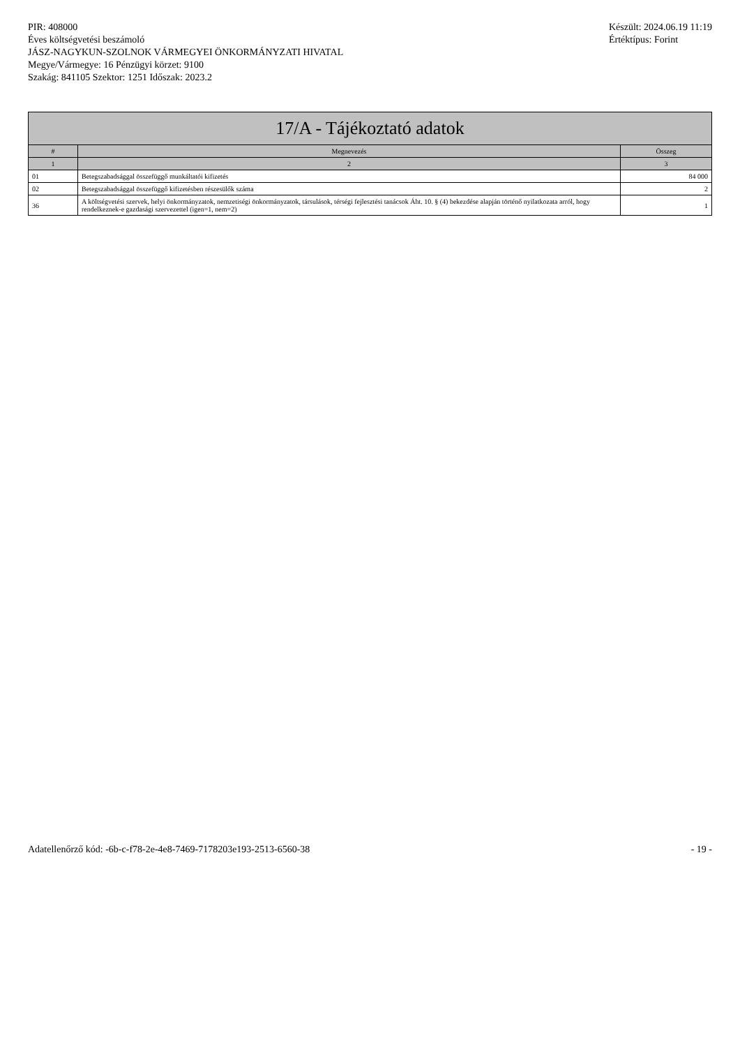PIR: 408000
Éves költségvetési beszámoló
JÁSZ-NAGYKUN-SZOLNOK VÁRMEGYEI ÖNKORMÁNYZATI HIVATAL
Megye/Vármegye: 16 Pénzügyi körzet: 9100
Szakág: 841105 Szektor: 1251 Időszak: 2023.2
Készült: 2024.06.19 11:19
Értéktípus: Forint
| 17/A - Tájékoztató adatok | | |
| --- | --- | --- |
| # | Megnevezés | Összeg |
| 1 | 2 | 3 |
| 01 | Betegszabadsággal összefüggő munkáltatói kifizetés | 84 000 |
| 02 | Betegszabadsággal összefüggő kifizetésben részesülők száma | 2 |
| 36 | A költségvetési szervek, helyi önkormányzatok, nemzetiségi önkormányzatok, társulások, térségi fejlesztési tanácsok Áht. 10. § (4) bekezdése alapján történő nyilatkozata arról, hogy rendelkeznek-e gazdasági szervezettel (igen=1, nem=2) | 1 |
Adatellenőrző kód: -6b-c-f78-2e-4e8-7469-7178203e193-2513-6560-38
- 19 -